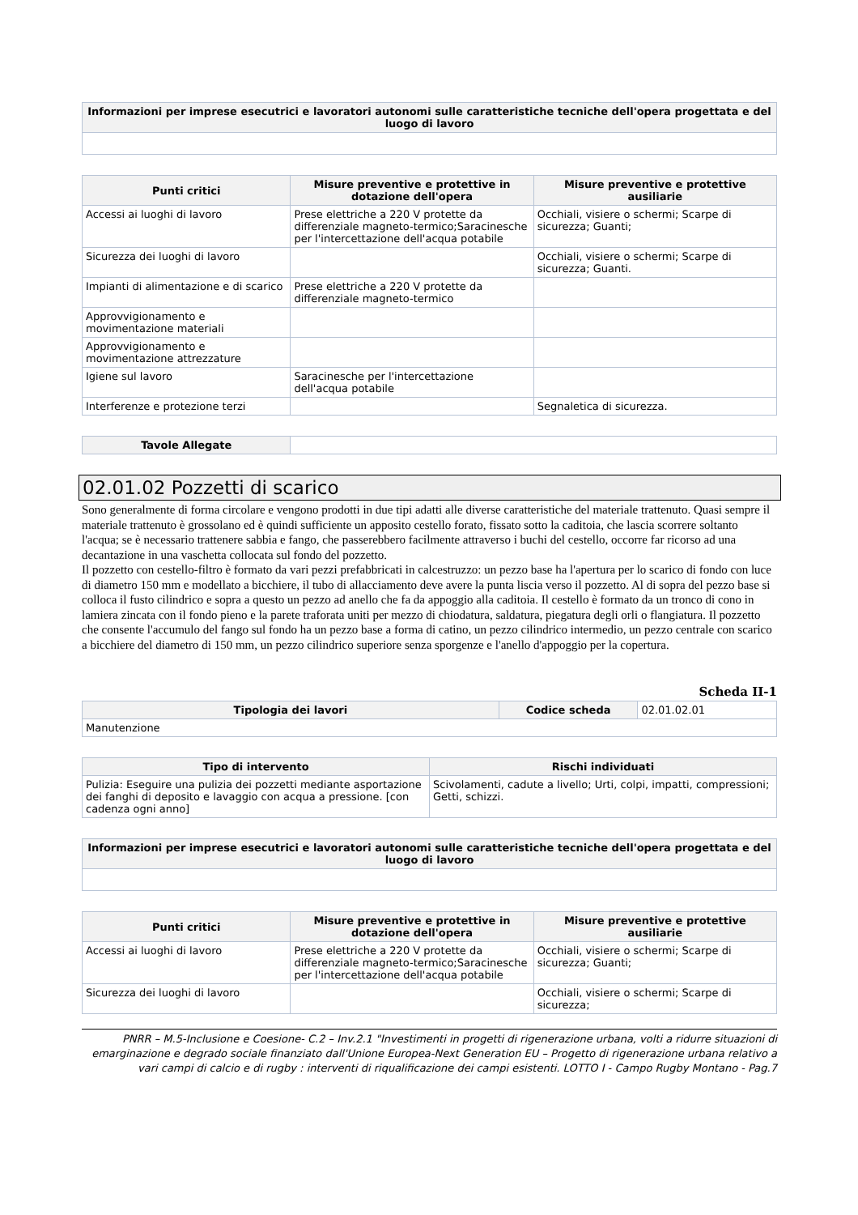| Informazioni per imprese esecutrici e lavoratori autonomi sulle caratteristiche tecniche dell'opera progettata e del luogo di lavoro |
| --- |
| Punti critici | Misure preventive e protettive in dotazione dell'opera | Misure preventive e protettive ausiliarie |
| --- | --- | --- |
| Accessi ai luoghi di lavoro | Prese elettriche a 220 V protette da differenziale magneto-termico;Saracinesche per l'intercettazione dell'acqua potabile | Occhiali, visiere o schermi; Scarpe di sicurezza; Guanti; |
| Sicurezza dei luoghi di lavoro | | Occhiali, visiere o schermi; Scarpe di sicurezza; Guanti. |
| Impianti di alimentazione e di scarico | Prese elettriche a 220 V protette da differenziale magneto-termico | |
| Approvvigionamento e movimentazione materiali | | |
| Approvvigionamento e movimentazione attrezzature | | |
| Igiene sul lavoro | Saracinesche per l'intercettazione dell'acqua potabile | |
| Interferenze e protezione terzi | | Segnaletica di sicurezza. |
| Tavole Allegate | |
02.01.02 Pozzetti di scarico
Sono generalmente di forma circolare e vengono prodotti in due tipi adatti alle diverse caratteristiche del materiale trattenuto. Quasi sempre il materiale trattenuto è grossolano ed è quindi sufficiente un apposito cestello forato, fissato sotto la caditoia, che lascia scorrere soltanto l'acqua; se è necessario trattenere sabbia e fango, che passerebbero facilmente attraverso i buchi del cestello, occorre far ricorso ad una decantazione in una vaschetta collocata sul fondo del pozzetto.
Il pozzetto con cestello-filtro è formato da vari pezzi prefabbricati in calcestruzzo: un pezzo base ha l'apertura per lo scarico di fondo con luce di diametro 150 mm e modellato a bicchiere, il tubo di allacciamento deve avere la punta liscia verso il pozzetto. Al di sopra del pezzo base si colloca il fusto cilindrico e sopra a questo un pezzo ad anello che fa da appoggio alla caditoia. Il cestello è formato da un tronco di cono in lamiera zincata con il fondo pieno e la parete traforata uniti per mezzo di chiodatura, saldatura, piegatura degli orli o flangiatura. Il pozzetto che consente l'accumulo del fango sul fondo ha un pezzo base a forma di catino, un pezzo cilindrico intermedio, un pezzo centrale con scarico a bicchiere del diametro di 150 mm, un pezzo cilindrico superiore senza sporgenze e l'anello d'appoggio per la copertura.
Scheda II-1
| Tipologia dei lavori | Codice scheda | 02.01.02.01 |
| Manutenzione | | |
| Tipo di intervento | Rischi individuati |
| --- | --- |
| Pulizia: Eseguire una pulizia dei pozzetti mediante asportazione dei fanghi di deposito e lavaggio con acqua a pressione. [con cadenza ogni anno] | Scivolamenti, cadute a livello; Urti, colpi, impatti, compressioni; Getti, schizzi. |
| Informazioni per imprese esecutrici e lavoratori autonomi sulle caratteristiche tecniche dell'opera progettata e del luogo di lavoro |
| --- |
| Punti critici | Misure preventive e protettive in dotazione dell'opera | Misure preventive e protettive ausiliarie |
| --- | --- | --- |
| Accessi ai luoghi di lavoro | Prese elettriche a 220 V protette da differenziale magneto-termico;Saracinesche per l'intercettazione dell'acqua potabile | Occhiali, visiere o schermi; Scarpe di sicurezza; Guanti; |
| Sicurezza dei luoghi di lavoro | | Occhiali, visiere o schermi; Scarpe di sicurezza; |
PNRR – M.5-Inclusione e Coesione- C.2 – Inv.2.1 "Investimenti in progetti di rigenerazione urbana, volti a ridurre situazioni di emarginazione e degrado sociale finanziato dall'Unione Europea-Next Generation EU – Progetto di rigenerazione urbana relativo a vari campi di calcio e di rugby : interventi di riqualificazione dei campi esistenti. LOTTO I - Campo Rugby Montano - Pag.7